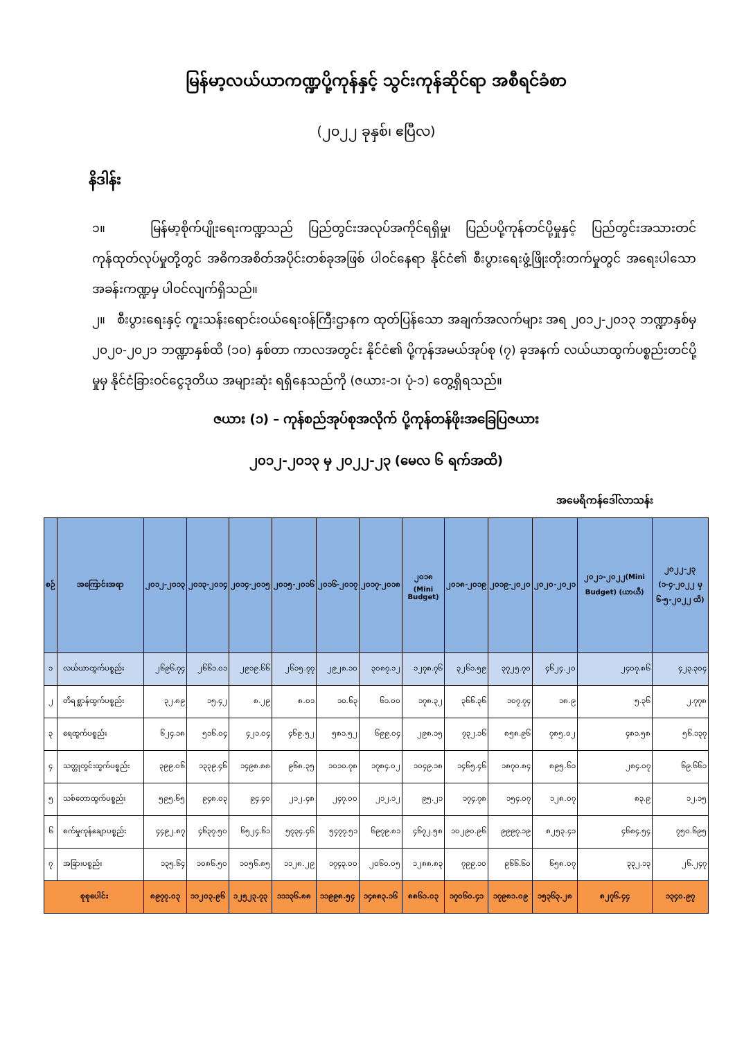မြန်မာ့လယ်ယာကဏ္ဍပို့ကုန်နှင့် သွင်းကုန်ဆိုင်ရာ အစီရင်ခံစာ
(၂၀၂၂ ခုနှစ်၊ ဧပြီလ)
နိဒါန်း
၁။ မြန်မာ့စိုက်ပျိုးရေးကဏ္ဍသည် ပြည်တွင်းအလုပ်အကိုင်ရရှိမှု၊ ပြည်ပပို့ကုန်တင်ပို့မှုနှင့် ပြည်တွင်းအသားတင်ကုန်ထုတ်လုပ်မှုတို့တွင် အဓိကအစိတ်အပိုင်းတစ်ခုအဖြစ် ပါဝင်နေရာ နိုင်ငံ၏ စီးပွားရေးဖွံ့ဖြိုးတိုးတက်မှုတွင် အရေးပါသောအခန်းကဏ္ဍမှ ပါဝင်လျက်ရှိသည်။
၂။ စီးပွားရေးနှင့် ကူးသန်းရောင်းဝယ်ရေးဝန်ကြီးဌာနက ထုတ်ပြန်သော အချက်အလက်များ အရ ၂၀၁၂-၂၀၁၃ ဘဏ္ဍာနှစ်မှ ၂၀၂၀-၂၀၂၁ ဘဏ္ဍာနှစ်ထိ (၁၀) နှစ်တာ ကာလအတွင်း နိုင်ငံ၏ ပို့ကုန်အမယ်အုပ်စု (၇) ခုအနက် လယ်ယာထွက်ပစ္စည်းတင်ပို့မှုမှ နိုင်ငံခြားဝင်ငွေဒုတိယ အများဆုံး ရရှိနေသည်ကို (ဇယား-၁၊ ပုံ-၁) တွေ့ရှိရသည်။
ဇယား (၁) – ကုန်စည်အုပ်စုအလိုက် ပို့ကုန်တန်ဖိုးအခြေပြဇယား
၂၀၁၂-၂၀၁၃ မှ ၂၀၂၂-၂၃ (မေလ ၆ ရက်အထိ)
အမေရိကန်ဒေါ်လာသန်း
| စဉ် | အကြောင်းအရာ | ၂၀၁၂-၂၀၁၃ | ၂၀၁၃-၂၀၁၄ | ၂၀၁၄-၂၀၁၅ | ၂၀၁၅-၂၀၁၆ | ၂၀၁၆-၂၀၁၇ | ၂၀၁၇-၂၀၁၈ | ၂၀၁၈ (Mini Budget) | ၂၀၁၈-၂၀၁၉ | ၂၀၁၉-၂၀၂၀ | ၂၀၂၀-၂၀၂၁ | ၂၀၂၁-၂၀၂၂(Mini Budget) (ယာယီ) | ၂၀၂၂-၂၃ (၁-၄-၂၀၂၂ မှ ၆-၅-၂၀၂၂ ထိ) |
| --- | --- | --- | --- | --- | --- | --- | --- | --- | --- | --- | --- | --- | --- |
| ၁ | လယ်ယာထွက်ပစ္စည်း | ၂၆၉၆.၇၄ | ၂၆၆၁.၀၁ | ၂၉၁၉.၆၆ | ၂၆၁၅.၇၇ | ၂၉၂၈.၁၀ | ၃၀၈၇.၁၂ | ၁၂၇၈.၇၆ | ၃၂၆၁.၅၉ | ၃၇၂၅.၇၀ | ၄၆၂၄.၂၀ | ၂၄၀၇.၈၆ | ၄၂၃.၃၀၄ |
| ၂ | တိရစ္ဆာန်ထွက်ပစ္စည်း | ၃၂.၈၉ | ၁၅.၄၂ | ၈.၂၉ | ၈.၀၁ | ၁၀.၆၃ | ၆၁.၀၀ | ၁၇၈.၃၂ | ၃၆၆.၃၆ | ၁၀၇.၇၄ | ၁၈.၉ | ၅.၃၆ | ၂.၇၇၈ |
| ၃ | ရေထွက်ပစ္စည်း | ၆၂၄.၁၈ | ၅၁၆.၀၄ | ၄၂၁.၀၄ | ၄၆၉.၅၂ | ၅၈၁.၅၂ | ၆၉၉.၀၄ | ၂၉၈.၁၅ | ၇၃၂.၁၆ | ၈၅၈.၉၆ | ၇၈၅.၀၂ | ၄၈၁.၅၈ | ၅၆.၁၃၇ |
| ၄ | သတ္တုတွင်းထွက်ပစ္စည်း | ၃၉၉.၀၆ | ၁၃၃၉.၄၆ | ၁၄၉၈.၈၈ | ၉၆၈.၃၅ | ၁၀၁၀.၇၈ | ၁၇၈၄.၀၂ | ၁၀၄၉.၁၈ | ၁၄၆၅.၄၆ | ၁၈၇၀.၈၄ | ၈၉၅.၆၁ | ၂၈၄.၀၇ | ၆၉.၆၆၁ |
| ၅ | သစ်တောထွက်ပစ္စည်း | ၅၉၅.၆၅ | ၉၄၈.၀၃ | ၉၄.၄၀ | ၂၁၂.၄၈ | ၂၄၇.၀၀ | ၂၁၂.၁၂ | ၉၅.၂၁ | ၁၇၄.၇၈ | ၁၅၄.၀၇ | ၁၂၈.၀၇ | ၈၃.၉ | ၁၂.၁၅ |
| ၆ | စက်မှုကုန်ချောပစ္စည်း | ၄၄၉၂.၈၇ | ၄၆၃၇.၅၀ | ၆၅၂၄.၆၁ | ၅၇၃၄.၄၆ | ၅၄၇၇.၅၁ | ၆၉၇၉.၈၁ | ၄၆၇၂.၅၈ | ၁၀၂၉၀.၉၆ | ၉၉၉၇.၁၉ | ၈၂၅၃.၄၁ | ၄၆၈၄.၅၄ | ၇၅၀.၆၉၅ |
| ၇ | အခြားပစ္စည်း | ၁၃၅.၆၄ | ၁၀၈၆.၅၀ | ၁၀၅၆.၈၅ | ၁၁၂၈.၂၉ | ၁၇၄၃.၀၀ | ၂၀၆၀.၀၅ | ၁၂၈၈.၈၃ | ၇၉၉.၁၀ | ၉၆၆.၆၀ | ၆၅၈.၀၇ | ၃၃၂.၁၃ | ၂၆.၂၄၇ |
| စုစုပေါင်း | | ၈၉၇၇.၀၃ | ၁၁၂၀၃.၉၆ | ၁၂၅၂၃.၇၃ | ၁၁၁၃၆.၈၈ | ၁၁၉၉၈.၅၄ | ၁၄၈၈၃.၁၆ | ၈၈၆၁.၀၃ | ၁၇၀၆၀.၄၁ | ၁၇၉၈၁.၀၉ | ၁၅၃၆၃.၂၈ | ၈၂၇၆.၄၄ | ၁၃၄၀.၉၇ |